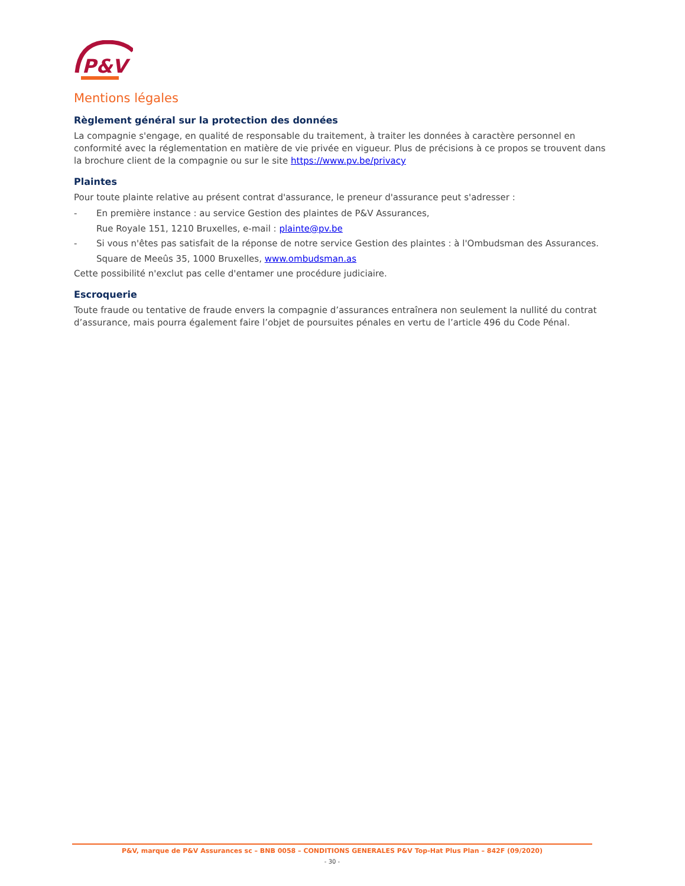P&V
Mentions légales
Règlement général sur la protection des données
La compagnie s'engage, en qualité de responsable du traitement, à traiter les données à caractère personnel en conformité avec la réglementation en matière de vie privée en vigueur. Plus de précisions à ce propos se trouvent dans la brochure client de la compagnie ou sur le site https://www.pv.be/privacy
Plaintes
Pour toute plainte relative au présent contrat d'assurance, le preneur d'assurance peut s'adresser :
- En première instance : au service Gestion des plaintes de P&V Assurances,
Rue Royale 151, 1210 Bruxelles, e-mail : plainte@pv.be
- Si vous n'êtes pas satisfait de la réponse de notre service Gestion des plaintes : à l'Ombudsman des Assurances.
Square de Meeûs 35, 1000 Bruxelles, www.ombudsman.as
Cette possibilité n'exclut pas celle d'entamer une procédure judiciaire.
Escroquerie
Toute fraude ou tentative de fraude envers la compagnie d’assurances entraînera non seulement la nullité du contrat d’assurance, mais pourra également faire l’objet de poursuites pénales en vertu de l’article 496 du Code Pénal.
P&V, marque de P&V Assurances sc – BNB 0058 – CONDITIONS GENERALES P&V Top-Hat Plus Plan – 842F (09/2020)
- 30 -